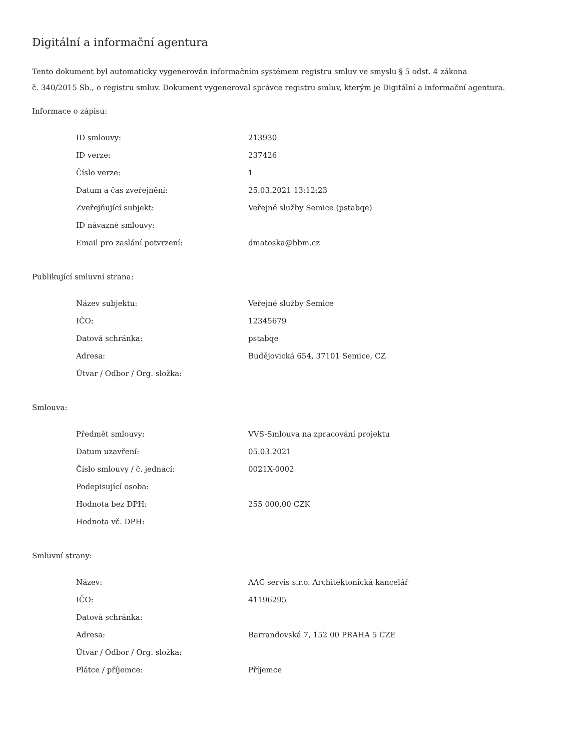Digitální a informační agentura
Tento dokument byl automaticky vygenerován informačním systémem registru smluv ve smyslu § 5 odst. 4 zákona
č. 340/2015 Sb., o registru smluv. Dokument vygeneroval správce registru smluv, kterým je Digitální a informační agentura.
Informace o zápisu:
| ID smlouvy: | 213930 |
| ID verze: | 237426 |
| Číslo verze: | 1 |
| Datum a čas zveřejnění: | 25.03.2021 13:12:23 |
| Zveřejňující subjekt: | Veřejné služby Semice (pstabqe) |
| ID návazné smlouvy: | |
| Email pro zaslání potvrzení: | dmatoska@bbm.cz |
Publikující smluvní strana:
| Název subjektu: | Veřejné služby Semice |
| IČO: | 12345679 |
| Datová schránka: | pstabqe |
| Adresa: | Budějovická 654, 37101 Semice, CZ |
| Útvar / Odbor / Org. složka: | |
Smlouva:
| Předmět smlouvy: | VVS-Smlouva na zpracování projektu |
| Datum uzavření: | 05.03.2021 |
| Číslo smlouvy / č. jednací: | 0021X-0002 |
| Podepisující osoba: | |
| Hodnota bez DPH: | 255 000,00 CZK |
| Hodnota vč. DPH: | |
Smluvní strany:
| Název: | AAC servis s.r.o. Architektonická kancelář |
| IČO: | 41196295 |
| Datová schránka: | |
| Adresa: | Barrandovská 7, 152 00 PRAHA 5 CZE |
| Útvar / Odbor / Org. složka: | |
| Plátce / příjemce: | Příjemce |